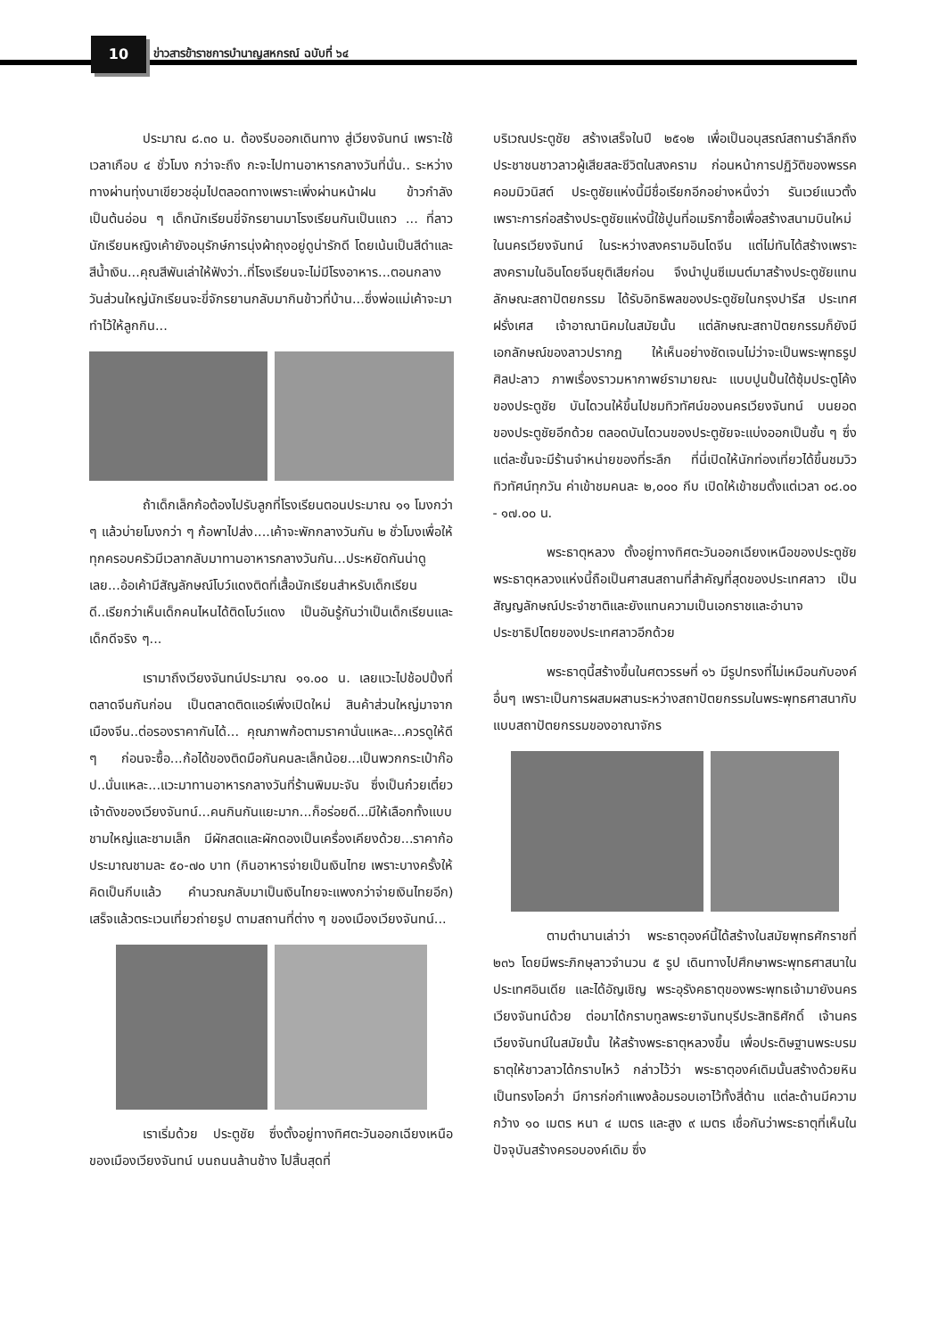10
ข่าวสารข้าราชการบำนาญสหกรณ์ ฉบับที่ ๖๔
ประมาณ ๘.๓๐ น. ต้องรีบออกเดินทาง สู่เวียงจันทน์ เพราะใช้เวลาเกือบ ๔ ชั่วโมง กว่าจะถึง กะจะไปทานอาหารกลางวันที่นั่น.. ระหว่างทางผ่านทุ่งนาเขียวชอุ่มไปตลอดทางเพราะเพิ่งผ่านหน้าฝน ข้าวกำลังเป็นต้นอ่อน ๆ เด็กนักเรียนขี่จักรยานมาโรงเรียนกันเป็นแถว ... ที่ลาวนักเรียนหญิงเค้ายังอนุรักษ์การนุ่งผ้าถุงอยู่ดูน่ารักดี โดยเน้นเป็นสีดำและสีน้ำเงิน...คุณสีพันเล่าให้ฟังว่า..ที่โรงเรียนจะไม่มีโรงอาหาร...ตอนกลางวันส่วนใหญ่นักเรียนจะขี่จักรยานกลับมากินข้าวที่บ้าน...ซึ่งพ่อแม่เค้าจะมาทำไว้ให้ลูกกิน...
ถ้าเด็กเล็กก้อต้องไปรับลูกที่โรงเรียนตอนประมาณ ๑๑ โมงกว่า ๆ แล้วบ่ายโมงกว่า ๆ ก้อพาไปส่ง....เค้าจะพักกลางวันกัน ๒ ชั่วโมงเพื่อให้ทุกครอบครัวมีเวลากลับมาทานอาหารกลางวันกัน...ประหยัดกันน่าดูเลย...อ้อเค้ามีสัญลักษณ์โบว์แดงติดที่เสื้อนักเรียนสำหรับเด็กเรียนดี..เรียกว่าเห็นเด็กคนไหนได้ติดโบว์แดง เป็นอันรู้กันว่าเป็นเด็กเรียนและเด็กดีจริง ๆ...
เรามาถึงเวียงจันทน์ประมาณ ๑๑.๐๐ น. เลยแวะไปช้อปปิ้งที่ตลาดจีนกันก่อน เป็นตลาดติดแอร์เพิ่งเปิดใหม่ สินค้าส่วนใหญ่มาจากเมืองจีน..ต่อรองราคากันได้... คุณภาพก้อตามราคานั่นแหละ...ควรดูให้ดี ๆ ก่อนจะซื้อ...ก้อได้ของติดมือกันคนละเล็กน้อย...เป็นพวกกระเป๋าก๊อป..นั่นแหละ...แวะมาทานอาหารกลางวันที่ร้านพิมมะจัน ซึ่งเป็นก๋วยเตี๋ยวเจ้าดังของเวียงจันทน์...คนกินกันแยะมาก...ก็อร่อยดี...มีให้เลือกทั้งแบบชามใหญ่และชามเล็ก มีผักสดและผักดองเป็นเครื่องเคียงด้วย...ราคาก้อประมาณชามละ ๕๐-๗๐ บาท (กินอาหารจ่ายเป็นเงินไทย เพราะบางครั้งให้คิดเป็นกีบแล้ว คำนวณกลับมาเป็นเงินไทยจะแพงกว่าจ่ายเงินไทยอีก) เสร็จแล้วตระเวนเที่ยวถ่ายรูป ตามสถานที่ต่าง ๆ ของเมืองเวียงจันทน์...
เราเริ่มด้วย ประตูชัย ซึ่งตั้งอยู่ทางทิศตะวันออกเฉียงเหนือ ของเมืองเวียงจันทน์ บนถนนล้านช้าง ไปสิ้นสุดที่
บริเวณประตูชัย สร้างเสร็จในปี ๒๕๑๒ เพื่อเป็นอนุสรณ์สถานรำลึกถึงประชาชนชาวลาวผู้เสียสละชีวิตในสงคราม ก่อนหน้าการปฏิวัติของพรรคคอมมิวนิสต์ ประตูชัยแห่งนี้มีชื่อเรียกอีกอย่างหนึ่งว่า รันเวย์แนวตั้ง เพราะการก่อสร้างประตูชัยแห่งนี้ใช้ปูนที่อเมริกาซื้อเพื่อสร้างสนามบินใหม่ ในนครเวียงจันทน์ ในระหว่างสงครามอินโดจีน แต่ไม่ทันได้สร้างเพราะสงครามในอินโดยจีนยุติเสียก่อน จึงนำปูนซีเมนต์มาสร้างประตูชัยแทน ลักษณะสถาปัตยกรรม ได้รับอิทธิพลของประตูชัยในกรุงปารีส ประเทศฝรั่งเศส เจ้าอาณานิคมในสมัยนั้น แต่ลักษณะสถาปัตยกรรมก็ยังมีเอกลักษณ์ของลาวปรากฏ ให้เห็นอย่างชัดเจนไม่ว่าจะเป็นพระพุทธรูปศิลปะลาว ภาพเรื่องราวมหากาพย์รามายณะ แบบปูนปั้นใต้ซุ้มประตูโค้งของประตูชัย บันไดวนให้ขึ้นไปชมทิวทัศน์ของนครเวียงจันทน์ บนยอดของประตูชัยอีกด้วย ตลอดบันไดวนของประตูชัยจะแบ่งออกเป็นชั้น ๆ ซึ่งแต่ละชั้นจะมีร้านจำหน่ายของที่ระลึก ที่นี่เปิดให้นักท่องเที่ยวได้ขึ้นชมวิวทิวทัศน์ทุกวัน ค่าเข้าชมคนละ ๒,๐๐๐ กีบ เปิดให้เข้าชมตั้งแต่เวลา ๐๘.๐๐ - ๑๗.๐๐ น.
พระธาตุหลวง ตั้งอยู่ทางทิศตะวันออกเฉียงเหนือของประตูชัย พระธาตุหลวงแห่งนี้ถือเป็นศาสนสถานที่สำคัญที่สุดของประเทศลาว เป็นสัญญลักษณ์ประจำชาติและยังแทนความเป็นเอกราชและอำนาจประชาธิปไตยของประเทศลาวอีกด้วย
พระธาตุนี้สร้างขึ้นในศตวรรษที่ ๑๖ มีรูปทรงที่ไม่เหมือนกับองค์อื่นๆ เพราะเป็นการผสมผสานระหว่างสถาปัตยกรรมในพระพุทธศาสนากับแบบสถาปัตยกรรมของอาณาจักร
ตามตำนานเล่าว่า พระธาตุองค์นี้ได้สร้างในสมัยพุทธศักราชที่ ๒๓๖ โดยมีพระภิกษุลาวจำนวน ๕ รูป เดินทางไปศึกษาพระพุทธศาสนาในประเทศอินเดีย และได้อัญเชิญ พระอุรังคธาตุของพระพุทธเจ้ามายังนครเวียงจันทน์ด้วย ต่อมาได้กราบทูลพระยาจันทบุรีประสิทธิศักดิ์ เจ้านครเวียงจันทน์ในสมัยนั้น ให้สร้างพระธาตุหลวงขึ้น เพื่อประดิษฐานพระบรมธาตุให้ชาวลาวได้กราบไหว้ กล่าวไว้ว่า พระธาตุองค์เดิมนั้นสร้างด้วยหินเป็นทรงโอคว่ำ มีการก่อกำแพงล้อมรอบเอาไว้ทั้งสี่ด้าน แต่ละด้านมีความกว้าง ๑๐ เมตร หนา ๔ เมตร และสูง ๙ เมตร เชื่อกันว่าพระธาตุที่เห็นในปัจจุบันสร้างครอบองค์เดิม ซึ่ง